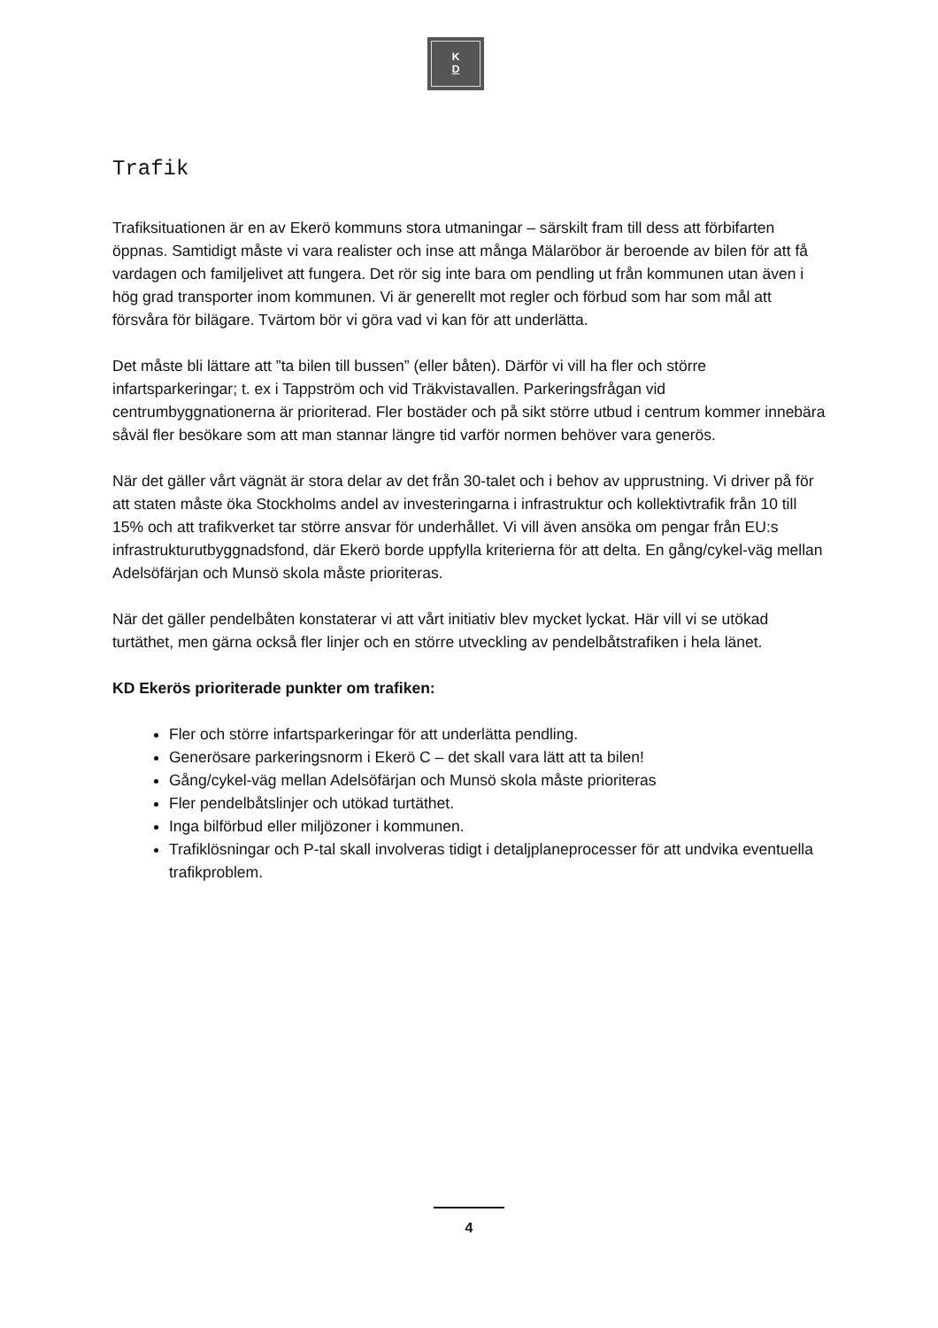K
D
Trafik
Trafiksituationen är en av Ekerö kommuns stora utmaningar – särskilt fram till dess att förbifarten öppnas. Samtidigt måste vi vara realister och inse att många Mälaröbor är beroende av bilen för att få vardagen och familjelivet att fungera. Det rör sig inte bara om pendling ut från kommunen utan även i hög grad transporter inom kommunen. Vi är generellt mot regler och förbud som har som mål att försvåra för bilägare. Tvärtom bör vi göra vad vi kan för att underlätta.
Det måste bli lättare att ”ta bilen till bussen” (eller båten). Därför vi vill ha fler och större infartsparkeringar; t. ex i Tappström och vid Träkvistavallen. Parkeringsfrågan vid centrumbyggnationerna är prioriterad. Fler bostäder och på sikt större utbud i centrum kommer innebära såväl fler besökare som att man stannar längre tid varför normen behöver vara generös.
När det gäller vårt vägnät är stora delar av det från 30-talet och i behov av upprustning. Vi driver på för att staten måste öka Stockholms andel av investeringarna i infrastruktur och kollektivtrafik från 10 till 15% och att trafikverket tar större ansvar för underhållet. Vi vill även ansöka om pengar från EU:s infrastrukturutbyggnadsfond, där Ekerö borde uppfylla kriterierna för att delta. En gång/cykel-väg mellan Adelsöfärjan och Munsö skola måste prioriteras.
När det gäller pendelbåten konstaterar vi att vårt initiativ blev mycket lyckat. Här vill vi se utökad turtäthet, men gärna också fler linjer och en större utveckling av pendelbåtstrafiken i hela länet.
KD Ekerös prioriterade punkter om trafiken:
Fler och större infartsparkeringar för att underlätta pendling.
Generösare parkeringsnorm i Ekerö C – det skall vara lätt att ta bilen!
Gång/cykel-väg mellan Adelsöfärjan och Munsö skola måste prioriteras
Fler pendelbåtslinjer och utökad turtäthet.
Inga bilförbud eller miljözoner i kommunen.
Trafiklösningar och P-tal skall involveras tidigt i detaljplaneprocesser för att undvika eventuella trafikproblem.
4